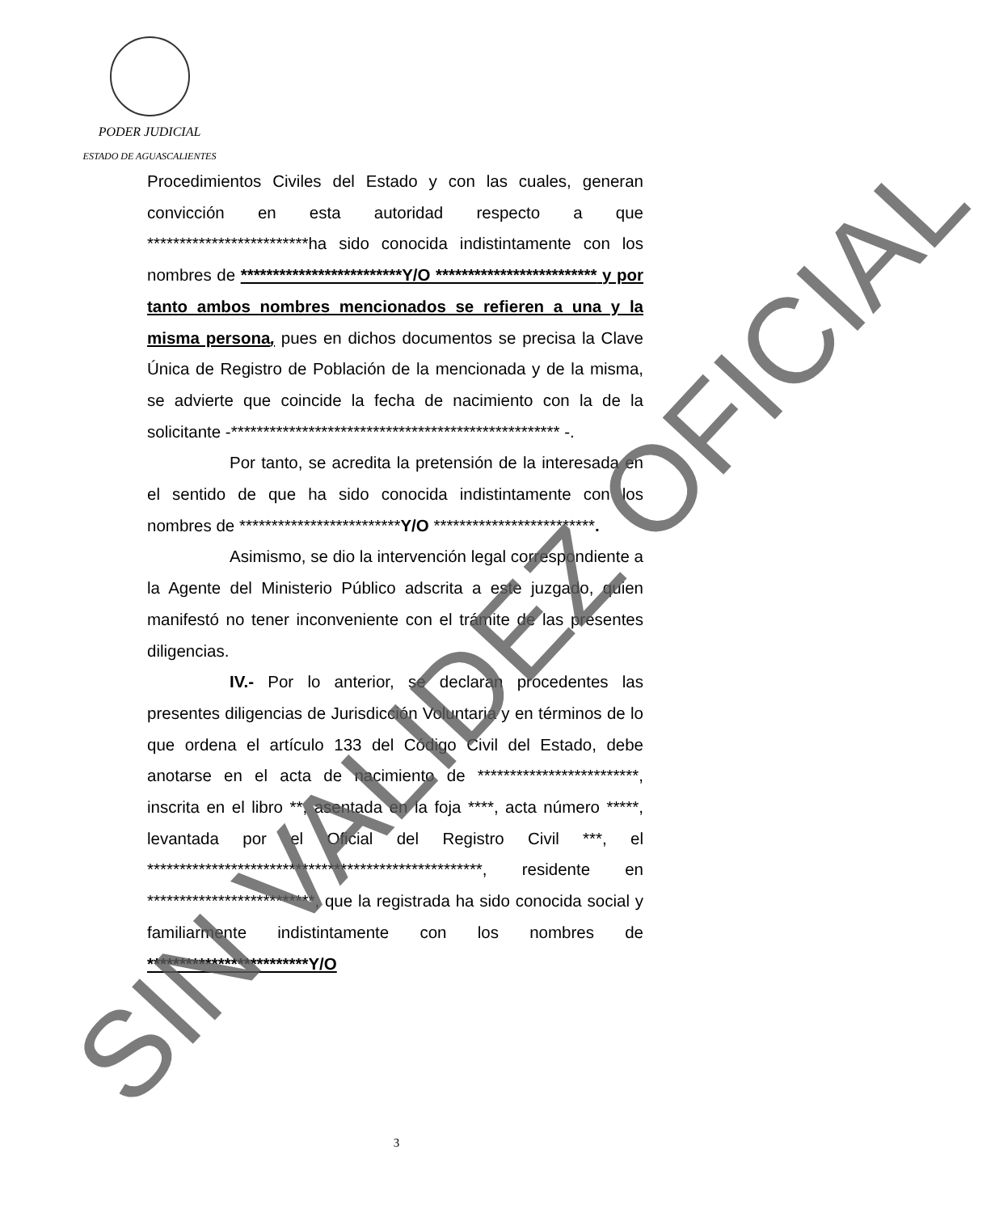PODER JUDICIAL
ESTADO DE AGUASCALIENTES
Procedimientos Civiles del Estado y con las cuales, generan convicción en esta autoridad respecto a que *************************ha sido conocida indistintamente con los nombres de *************************Y/O ************************* y por tanto ambos nombres mencionados se refieren a una y la misma persona, pues en dichos documentos se precisa la Clave Única de Registro de Población de la mencionada y de la misma, se advierte que coincide la fecha de nacimiento con la de la solicitante -*************************************************** -.
Por tanto, se acredita la pretensión de la interesada en el sentido de que ha sido conocida indistintamente con los nombres de *************************Y/O *************************.
Asimismo, se dio la intervención legal correspondiente a la Agente del Ministerio Público adscrita a este juzgado, quien manifestó no tener inconveniente con el trámite de las presentes diligencias.
IV.- Por lo anterior, se declaran procedentes las presentes diligencias de Jurisdicción Voluntaria y en términos de lo que ordena el artículo 133 del Código Civil del Estado, debe anotarse en el acta de nacimiento de *************************, inscrita en el libro **, asentada en la foja ****, acta número *****, levantada por el Oficial del Registro Civil ***, el ****************************************************, residente en **************************, que la registrada ha sido conocida social y familiarmente indistintamente con los nombres de *************************Y/O
3 SIN VALIDEZ OFICIAL